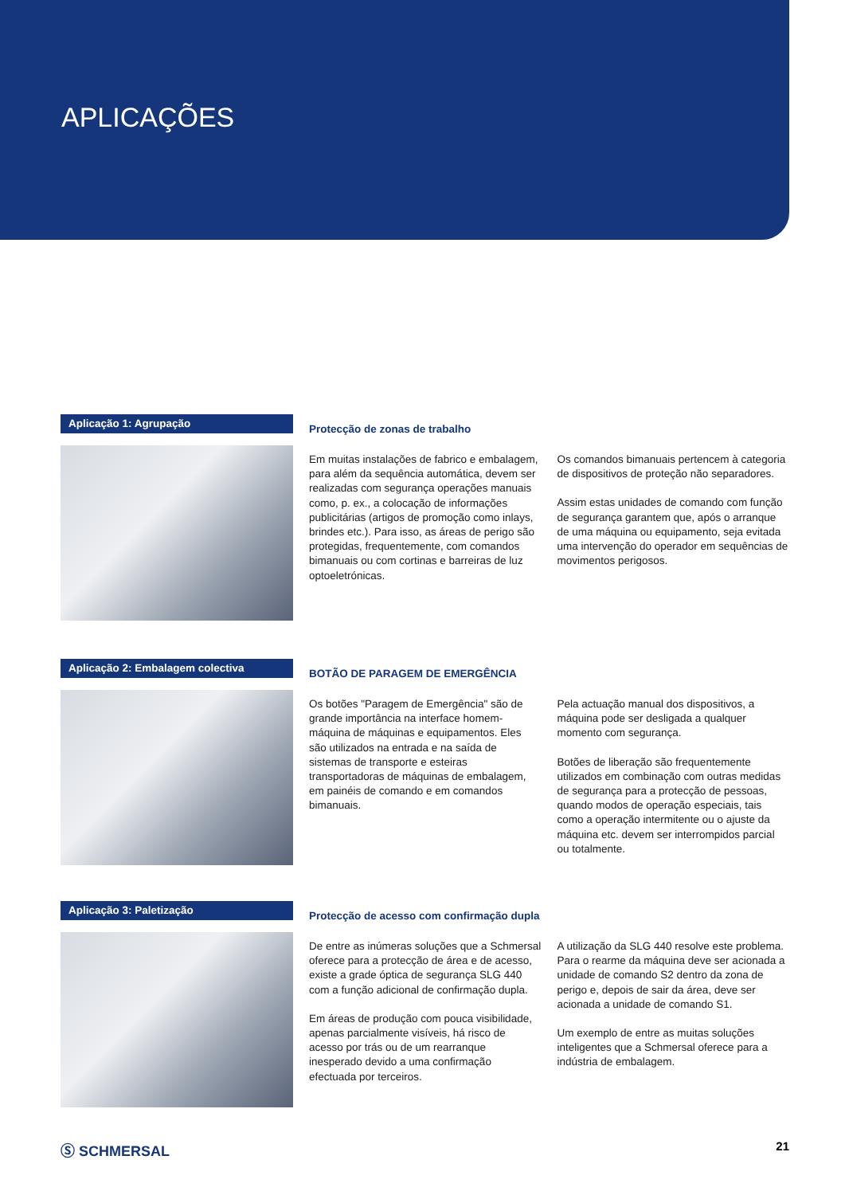APLICAÇÕES
Aplicação 1: Agrupação
Protecção de zonas de trabalho
Em muitas instalações de fabrico e embalagem, para além da sequência automática, devem ser realizadas com segurança operações manuais como, p. ex., a colocação de informações publicitárias (artigos de promoção como inlays, brindes etc.). Para isso, as áreas de perigo são protegidas, frequentemente, com comandos bimanuais ou com cortinas e barreiras de luz optoeletrónicas.
Os comandos bimanuais pertencem à categoria de dispositivos de proteção não separadores.
Assim estas unidades de comando com função de segurança garantem que, após o arranque de uma máquina ou equipamento, seja evitada uma intervenção do operador em sequências de movimentos perigosos.
Aplicação 2: Embalagem colectiva
BOTÃO DE PARAGEM DE EMERGÊNCIA
Os botões "Paragem de Emergência" são de grande importância na interface homem-máquina de máquinas e equipamentos. Eles são utilizados na entrada e na saída de sistemas de transporte e esteiras transportadoras de máquinas de embalagem, em painéis de comando e em comandos bimanuais.
Pela actuação manual dos dispositivos, a máquina pode ser desligada a qualquer momento com segurança.
Botões de liberação são frequentemente utilizados em combinação com outras medidas de segurança para a protecção de pessoas, quando modos de operação especiais, tais como a operação intermitente ou o ajuste da máquina etc. devem ser interrompidos parcial ou totalmente.
Aplicação 3: Paletização
Protecção de acesso com confirmação dupla
De entre as inúmeras soluções que a Schmersal oferece para a protecção de área e de acesso, existe a grade óptica de segurança SLG 440 com a função adicional de confirmação dupla.
Em áreas de produção com pouca visibilidade, apenas parcialmente visíveis, há risco de acesso por trás ou de um rearranque inesperado devido a uma confirmação efectuada por terceiros.
A utilização da SLG 440 resolve este problema. Para o rearme da máquina deve ser acionada a unidade de comando S2 dentro da zona de perigo e, depois de sair da área, deve ser acionada a unidade de comando S1.
Um exemplo de entre as muitas soluções inteligentes que a Schmersal oferece para a indústria de embalagem.
Ⓢ SCHMERSAL 21